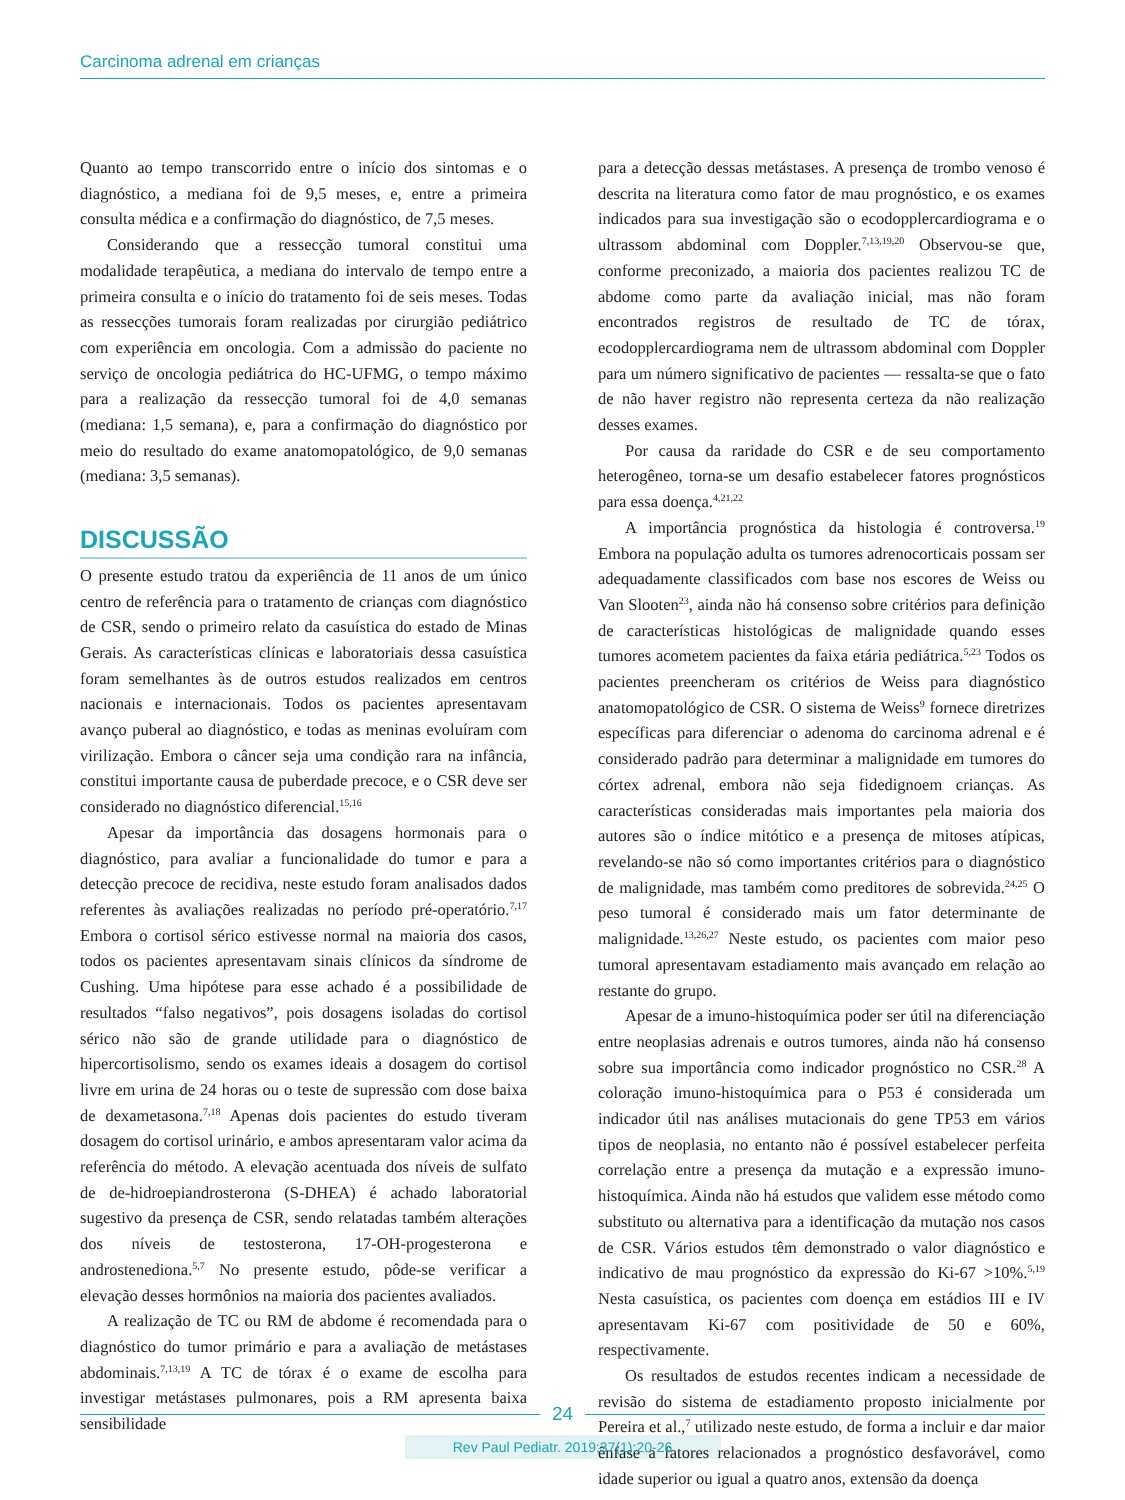Carcinoma adrenal em crianças
Quanto ao tempo transcorrido entre o início dos sintomas e o diagnóstico, a mediana foi de 9,5 meses, e, entre a primeira consulta médica e a confirmação do diagnóstico, de 7,5 meses.
Considerando que a ressecção tumoral constitui uma modalidade terapêutica, a mediana do intervalo de tempo entre a primeira consulta e o início do tratamento foi de seis meses. Todas as ressecções tumorais foram realizadas por cirurgião pediátrico com experiência em oncologia. Com a admissão do paciente no serviço de oncologia pediátrica do HC-UFMG, o tempo máximo para a realização da ressecção tumoral foi de 4,0 semanas (mediana: 1,5 semana), e, para a confirmação do diagnóstico por meio do resultado do exame anatomopatológico, de 9,0 semanas (mediana: 3,5 semanas).
DISCUSSÃO
O presente estudo tratou da experiência de 11 anos de um único centro de referência para o tratamento de crianças com diagnóstico de CSR, sendo o primeiro relato da casuística do estado de Minas Gerais. As características clínicas e laboratoriais dessa casuística foram semelhantes às de outros estudos realizados em centros nacionais e internacionais. Todos os pacientes apresentavam avanço puberal ao diagnóstico, e todas as meninas evoluíram com virilização. Embora o câncer seja uma condição rara na infância, constitui importante causa de puberdade precoce, e o CSR deve ser considerado no diagnóstico diferencial.<sup>15,16</sup>
Apesar da importância das dosagens hormonais para o diagnóstico, para avaliar a funcionalidade do tumor e para a detecção precoce de recidiva, neste estudo foram analisados dados referentes às avaliações realizadas no período pré-operatório.<sup>7,17</sup> Embora o cortisol sérico estivesse normal na maioria dos casos, todos os pacientes apresentavam sinais clínicos da síndrome de Cushing. Uma hipótese para esse achado é a possibilidade de resultados “falso negativos”, pois dosagens isoladas do cortisol sérico não são de grande utilidade para o diagnóstico de hipercortisolismo, sendo os exames ideais a dosagem do cortisol livre em urina de 24 horas ou o teste de supressão com dose baixa de dexametasona.<sup>7,18</sup> Apenas dois pacientes do estudo tiveram dosagem do cortisol urinário, e ambos apresentaram valor acima da referência do método. A elevação acentuada dos níveis de sulfato de de-hidroepiandrosterona (S-DHEA) é achado laboratorial sugestivo da presença de CSR, sendo relatadas também alterações dos níveis de testosterona, 17-OH-progesterona e androstenediona.<sup>5,7</sup> No presente estudo, pôde-se verificar a elevação desses hormônios na maioria dos pacientes avaliados.
A realização de TC ou RM de abdome é recomendada para o diagnóstico do tumor primário e para a avaliação de metástases abdominais.<sup>7,13,19</sup> A TC de tórax é o exame de escolha para investigar metástases pulmonares, pois a RM apresenta baixa sensibilidade
para a detecção dessas metástases. A presença de trombo venoso é descrita na literatura como fator de mau prognóstico, e os exames indicados para sua investigação são o ecodopplercardiograma e o ultrassom abdominal com Doppler.<sup>7,13,19,20</sup> Observou-se que, conforme preconizado, a maioria dos pacientes realizou TC de abdome como parte da avaliação inicial, mas não foram encontrados registros de resultado de TC de tórax, ecodopplercardiograma nem de ultrassom abdominal com Doppler para um número significativo de pacientes — ressalta-se que o fato de não haver registro não representa certeza da não realização desses exames.
Por causa da raridade do CSR e de seu comportamento heterogêneo, torna-se um desafio estabelecer fatores prognósticos para essa doença.<sup>4,21,22</sup>
A importância prognóstica da histologia é controversa.<sup>19</sup> Embora na população adulta os tumores adrenocorticais possam ser adequadamente classificados com base nos escores de Weiss ou Van Slooten<sup>23</sup>, ainda não há consenso sobre critérios para definição de características histológicas de malignidade quando esses tumores acometem pacientes da faixa etária pediátrica.<sup>5,23</sup> Todos os pacientes preencheram os critérios de Weiss para diagnóstico anatomopatológico de CSR. O sistema de Weiss<sup>9</sup> fornece diretrizes específicas para diferenciar o adenoma do carcinoma adrenal e é considerado padrão para determinar a malignidade em tumores do córtex adrenal, embora não seja fidedignoem crianças. As características consideradas mais importantes pela maioria dos autores são o índice mitótico e a presença de mitoses atípicas, revelando-se não só como importantes critérios para o diagnóstico de malignidade, mas também como preditores de sobrevida.<sup>24,25</sup> O peso tumoral é considerado mais um fator determinante de malignidade.<sup>13,26,27</sup> Neste estudo, os pacientes com maior peso tumoral apresentavam estadiamento mais avançado em relação ao restante do grupo.
Apesar de a imuno-histoquímica poder ser útil na diferenciação entre neoplasias adrenais e outros tumores, ainda não há consenso sobre sua importância como indicador prognóstico no CSR.<sup>28</sup> A coloração imuno-histoquímica para o P53 é considerada um indicador útil nas análises mutacionais do gene TP53 em vários tipos de neoplasia, no entanto não é possível estabelecer perfeita correlação entre a presença da mutação e a expressão imuno-histoquímica. Ainda não há estudos que validem esse método como substituto ou alternativa para a identificação da mutação nos casos de CSR. Vários estudos têm demonstrado o valor diagnóstico e indicativo de mau prognóstico da expressão do Ki-67 >10%.<sup>5,19</sup> Nesta casuística, os pacientes com doença em estádios III e IV apresentavam Ki-67 com positividade de 50 e 60%, respectivamente.
Os resultados de estudos recentes indicam a necessidade de revisão do sistema de estadiamento proposto inicialmente por Pereira et al.,<sup>7</sup> utilizado neste estudo, de forma a incluir e dar maior ênfase a fatores relacionados a prognóstico desfavorável, como idade superior ou igual a quatro anos, extensão da doença
24
Rev Paul Pediatr. 2019;37(1):20-26